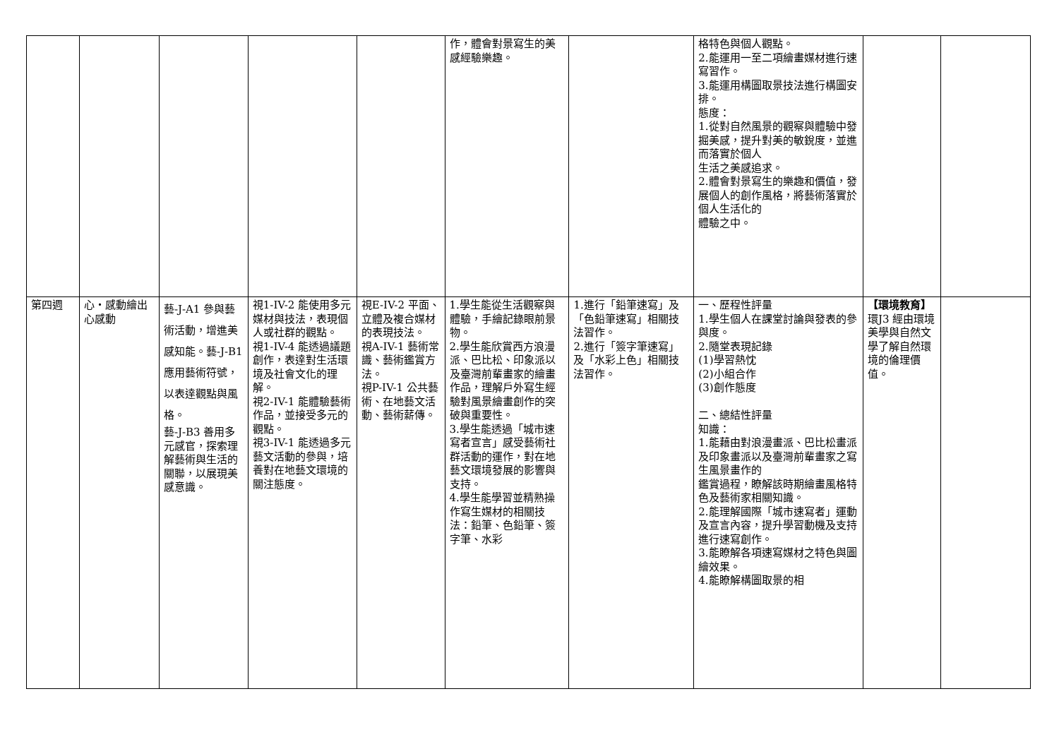| | | | | | 作，體會對景寫生的美感經驗樂趣。 | | 格特色與個人觀點。 2.能運用一至二項繪畫媒材進行速寫習作。 3.能運用構圖取景技法進行構圖安排。 態度： 1.從對自然風景的觀察與體驗中發掘美感，提升對美的敏銳度，並進而落實於個人 生活之美感追求。 2.體會對景寫生的樂趣和價值，發展個人的創作風格，將藝術落實於個人生活化的 體驗之中。 | | |
| 第四週 | 心‧感動繪出心感動 | 藝-J-A1 參與藝術活動，增進美感知能。藝-J-B1 應用藝術符號，以表達觀點與風格。 藝-J-B3 善用多元感官，探索理解藝術與生活的關聯，以展現美感意識。 | 視1-IV-2 能使用多元媒材與技法，表現個人或社群的觀點。 視1-IV-4 能透過議題創作，表達對生活環境及社會文化的理解。 視2-IV-1 能體驗藝術作品，並接受多元的觀點。 視3-IV-1 能透過多元藝文活動的參與，培養對在地藝文環境的關注態度。 | 視E-IV-2 平面、立體及複合媒材的表現技法。 視A-IV-1 藝術常識、藝術鑑賞方法。 視P-IV-1 公共藝術、在地藝文活動、藝術薪傳。 | 1.學生能從生活觀察與體驗，手繪記錄眼前景物。 2.學生能欣賞西方浪漫派、巴比松、印象派以及臺灣前輩畫家的繪畫作品，理解戶外寫生經驗對風景繪畫創作的突破與重要性。 3.學生能透過「城市速寫者宣言」感受藝術社群活動的運作，對在地藝文環境發展的影響與支持。 4.學生能學習並精熟操作寫生媒材的相關技法：鉛筆、色鉛筆、簽字筆、水彩 | 1.進行「鉛筆速寫」及「色鉛筆速寫」相關技法習作。 2.進行「簽字筆速寫」及「水彩上色」相關技法習作。 | 一、歷程性評量 1.學生個人在課堂討論與發表的參與度。 2.隨堂表現記錄 (1)學習熱忱 (2)小組合作 (3)創作態度 二、總結性評量 知識： 1.能藉由對浪漫畫派、巴比松畫派及印象畫派以及臺灣前輩畫家之寫生風景畫作的 鑑賞過程，瞭解該時期繪畫風格特色及藝術家相關知識。 2.能理解國際「城市速寫者」運動及宣言內容，提升學習動機及支持進行速寫創作。 3.能瞭解各項速寫媒材之特色與圖繪效果。 4.能瞭解構圖取景的相 | 【環境教育】 環J3 經由環境美學與自然文學了解自然環境的倫理價值。 | |